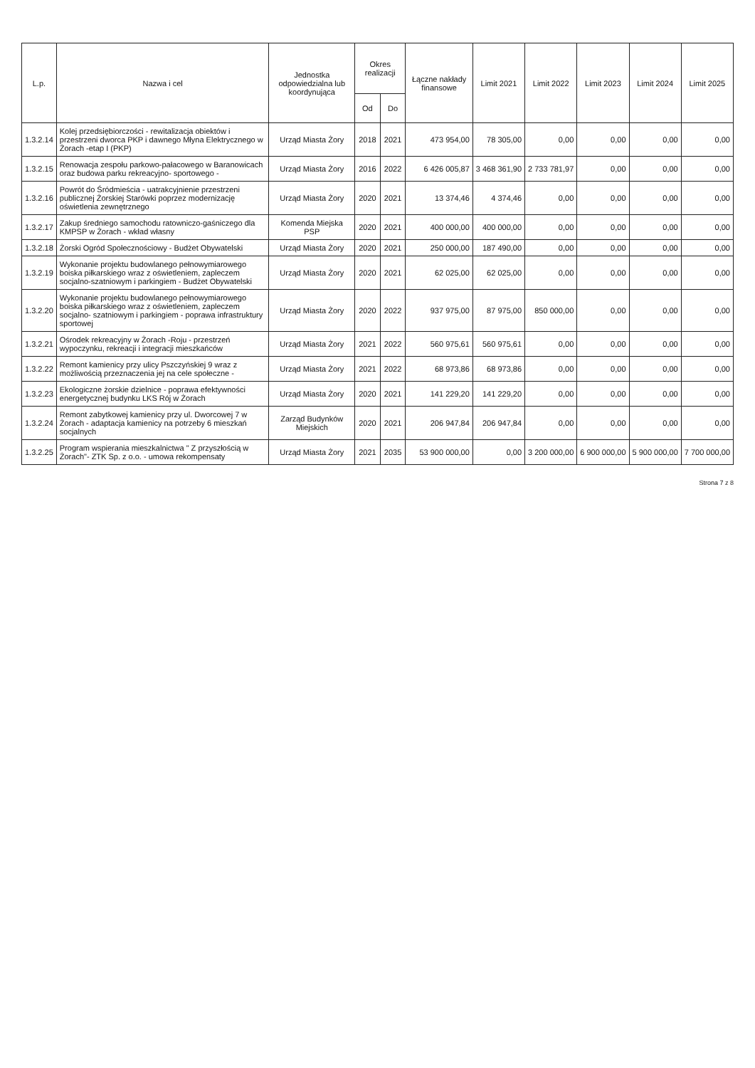| L.p. | Nazwa i cel | Jednostka odpowiedzialna lub koordynująca | Okres realizacji | | Łączne nakłady finansowe | Limit 2021 | Limit 2022 | Limit 2023 | Limit 2024 | Limit 2025 |
| --- | --- | --- | --- | --- | --- | --- | --- | --- | --- | --- |
| | | | Od | Do | | | | | | |
| 1.3.2.14 | Kolej przedsiębiorczości - rewitalizacja obiektów i przestrzeni dworca PKP i dawnego Młyna Elektrycznego w Żorach -etap I (PKP) | Urząd Miasta Żory | 2018 | 2021 | 473 954,00 | 78 305,00 | 0,00 | 0,00 | 0,00 | 0,00 |
| 1.3.2.15 | Renowacja zespołu parkowo-pałacowego w Baranowicach oraz budowa parku rekreacyjno- sportowego - | Urząd Miasta Żory | 2016 | 2022 | 6 426 005,87 | 3 468 361,90 | 2 733 781,97 | 0,00 | 0,00 | 0,00 |
| 1.3.2.16 | Powrót do Śródmieścia - uatrakcyjnienie przestrzeni publicznej Żorskiej Starówki poprzez modernizację oświetlenia zewnętrznego | Urząd Miasta Żory | 2020 | 2021 | 13 374,46 | 4 374,46 | 0,00 | 0,00 | 0,00 | 0,00 |
| 1.3.2.17 | Zakup średniego samochodu ratowniczo-gaśniczego dla KMPSP w Żorach - wkład własny | Komenda Miejska PSP | 2020 | 2021 | 400 000,00 | 400 000,00 | 0,00 | 0,00 | 0,00 | 0,00 |
| 1.3.2.18 | Żorski Ogród Społecznościowy - Budżet Obywatelski | Urząd Miasta Żory | 2020 | 2021 | 250 000,00 | 187 490,00 | 0,00 | 0,00 | 0,00 | 0,00 |
| 1.3.2.19 | Wykonanie projektu budowlanego pełnowymiarowego boiska piłkarskiego wraz z oświetleniem, zapleczem socjalno-szatniowym i parkingiem - Budżet Obywatelski | Urząd Miasta Żory | 2020 | 2021 | 62 025,00 | 62 025,00 | 0,00 | 0,00 | 0,00 | 0,00 |
| 1.3.2.20 | Wykonanie projektu budowlanego pełnowymiarowego boiska piłkarskiego wraz z oświetleniem, zapleczem socjalno- szatniowym i parkingiem - poprawa infrastruktury sportowej | Urząd Miasta Żory | 2020 | 2022 | 937 975,00 | 87 975,00 | 850 000,00 | 0,00 | 0,00 | 0,00 |
| 1.3.2.21 | Ośrodek rekreacyjny w Żorach -Roju - przestrzeń wypoczynku, rekreacji i integracji mieszkańców | Urząd Miasta Żory | 2021 | 2022 | 560 975,61 | 560 975,61 | 0,00 | 0,00 | 0,00 | 0,00 |
| 1.3.2.22 | Remont kamienicy przy ulicy Pszczyńskiej 9 wraz z możliwością przeznaczenia jej na cele społeczne - | Urząd Miasta Żory | 2021 | 2022 | 68 973,86 | 68 973,86 | 0,00 | 0,00 | 0,00 | 0,00 |
| 1.3.2.23 | Ekologiczne żorskie dzielnice - poprawa efektywności energetycznej budynku LKS Rój w Żorach | Urząd Miasta Żory | 2020 | 2021 | 141 229,20 | 141 229,20 | 0,00 | 0,00 | 0,00 | 0,00 |
| 1.3.2.24 | Remont zabytkowej kamienicy przy ul. Dworcowej 7 w Żorach - adaptacja kamienicy na potrzeby 6 mieszkań socjalnych | Zarząd Budynków Miejskich | 2020 | 2021 | 206 947,84 | 206 947,84 | 0,00 | 0,00 | 0,00 | 0,00 |
| 1.3.2.25 | Program wspierania mieszkalnictwa " Z przyszłością w Żorach"- ZTK Sp. z o.o. - umowa rekompensaty | Urząd Miasta Żory | 2021 | 2035 | 53 900 000,00 | 0,00 | 3 200 000,00 | 6 900 000,00 | 5 900 000,00 | 7 700 000,00 |
Strona 7 z 8